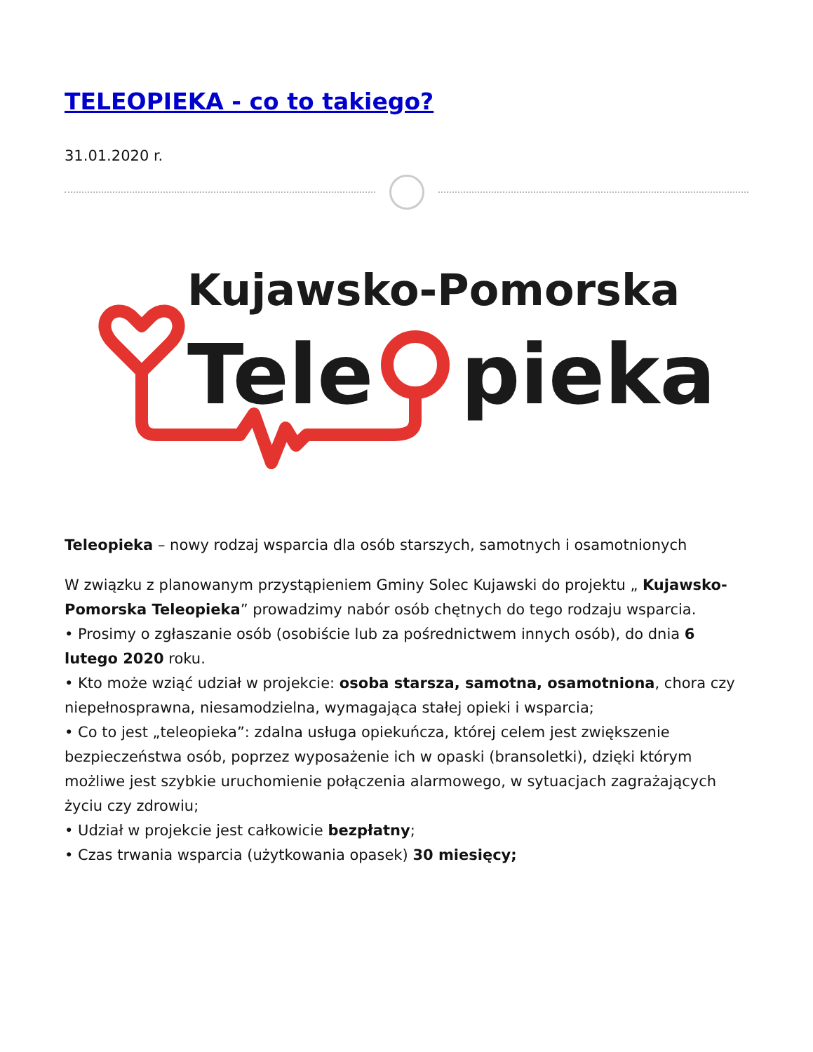TELEOPIEKA - co to takiego?
31.01.2020 r.
Kujawsko-Pomorska
Tele
pieka
Teleopieka – nowy rodzaj wsparcia dla osób starszych, samotnych i osamotnionych
W związku z planowanym przystąpieniem Gminy Solec Kujawski do projektu „ Kujawsko-Pomorska Teleopieka” prowadzimy nabór osób chętnych do tego rodzaju wsparcia.
• Prosimy o zgłaszanie osób (osobiście lub za pośrednictwem innych osób), do dnia 6 lutego 2020 roku.
• Kto może wziąć udział w projekcie: osoba starsza, samotna, osamotniona, chora czy niepełnosprawna, niesamodzielna, wymagająca stałej opieki i wsparcia;
• Co to jest „teleopieka”: zdalna usługa opiekuńcza, której celem jest zwiększenie bezpieczeństwa osób, poprzez wyposażenie ich w opaski (bransoletki), dzięki którym możliwe jest szybkie uruchomienie połączenia alarmowego, w sytuacjach zagrażających życiu czy zdrowiu;
• Udział w projekcie jest całkowicie bezpłatny;
• Czas trwania wsparcia (użytkowania opasek) 30 miesięcy;